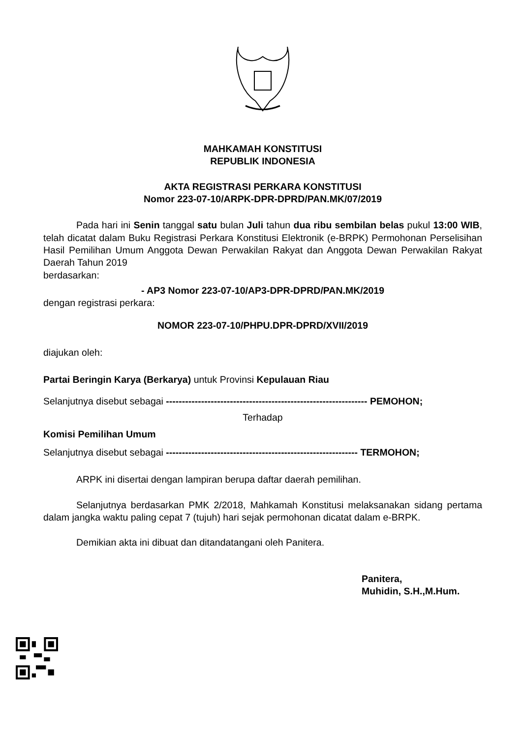MAHKAMAH KONSTITUSI
REPUBLIK INDONESIA
AKTA REGISTRASI PERKARA KONSTITUSI
Nomor 223-07-10/ARPK-DPR-DPRD/PAN.MK/07/2019
Pada hari ini Senin tanggal satu bulan Juli tahun dua ribu sembilan belas pukul 13:00 WIB, telah dicatat dalam Buku Registrasi Perkara Konstitusi Elektronik (e-BRPK) Permohonan Perselisihan Hasil Pemilihan Umum Anggota Dewan Perwakilan Rakyat dan Anggota Dewan Perwakilan Rakyat Daerah Tahun 2019
berdasarkan:
- AP3 Nomor 223-07-10/AP3-DPR-DPRD/PAN.MK/2019
dengan registrasi perkara:
NOMOR 223-07-10/PHPU.DPR-DPRD/XVII/2019
diajukan oleh:
Partai Beringin Karya (Berkarya) untuk Provinsi Kepulauan Riau
Selanjutnya disebut sebagai --------------------------------------------------------------- PEMOHON;
Terhadap
Komisi Pemilihan Umum
Selanjutnya disebut sebagai ------------------------------------------------------------ TERMOHON;
ARPK ini disertai dengan lampiran berupa daftar daerah pemilihan.
Selanjutnya berdasarkan PMK 2/2018, Mahkamah Konstitusi melaksanakan sidang pertama dalam jangka waktu paling cepat 7 (tujuh) hari sejak permohonan dicatat dalam e-BRPK.
Demikian akta ini dibuat dan ditandatangani oleh Panitera.
Panitera,
Muhidin, S.H.,M.Hum.